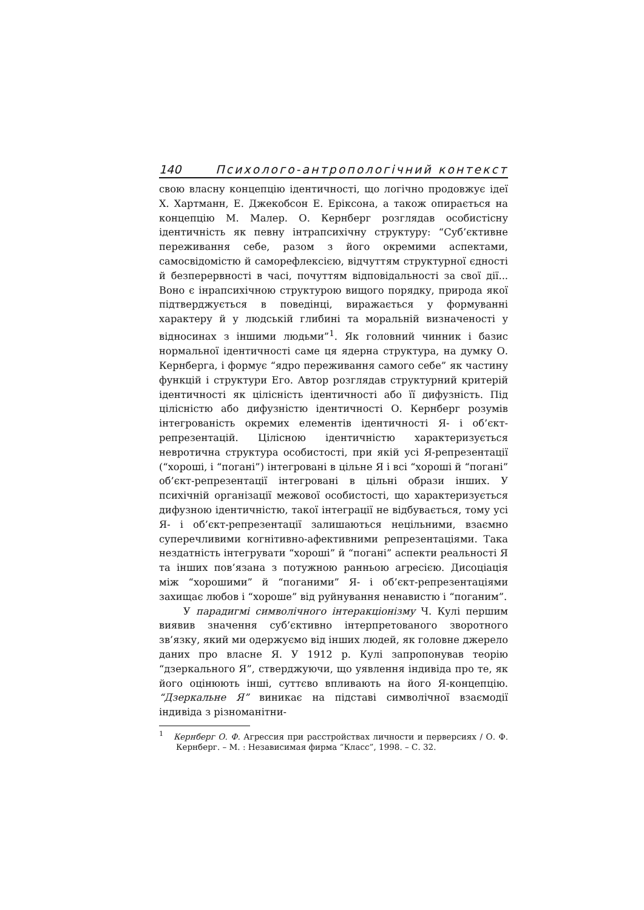140 Психолого-антропологічний контекст
свою власну концепцію ідентичності, що логічно продовжує ідеї Х. Хартманн, Е. Джекобсон Е. Еріксона, а також опирається на концепцію М. Малер. О. Кернберг розглядав особистісну ідентичність як певну інтрапсихічну структуру: “Суб’єктивне переживання себе, разом з його окремими аспектами, самосвідомістю й саморефлексією, відчуттям структурної єдності й безперервності в часі, почуттям відповідальності за свої дії... Воно є інрапсихічною структурою вищого порядку, природа якої підтверджується в поведінці, виражається у формуванні характеру й у людській глибині та моральній визначеності у відносинах з іншими людьми”<sup>1</sup>. Як головний чинник і базис нормальної ідентичності саме ця ядерна структура, на думку О. Кернберга, і формує “ядро переживання самого себе” як частину функцій і структури Его. Автор розглядав структурний критерій ідентичності як цілісність ідентичності або її дифузність. Під цілісністю або дифузністю ідентичності О. Кернберг розумів інтегрованість окремих елементів ідентичності Я- і об’єкт-репрезентацій. Цілісною ідентичністю характеризується невротична структура особистості, при якій усі Я-репрезентації (“хороші, і “погані”) інтегровані в цільне Я і всі “хороші й “погані” об’єкт-репрезентації інтегровані в цільні образи інших. У психічній організації межової особистості, що характеризується дифузною ідентичністю, такої інтеграції не відбувається, тому усі Я- і об’єкт-репрезентації залишаються нецільними, взаємно суперечливими когнітивно-афективними репрезентаціями. Така нездатність інтегрувати “хороші” й “погані” аспекти реальності Я та інших пов’язана з потужною ранньою агресією. Дисоціація між “хорошими” й “поганими” Я- і об’єкт-репрезентаціями захищає любов і “хороше” від руйнування ненавистю і “поганим”.
У парадигмі символічного інтеракціонізму Ч. Кулі першим виявив значення суб’єктивно інтерпретованого зворотного зв’язку, який ми одержуємо від інших людей, як головне джерело даних про власне Я. У 1912 р. Кулі запропонував теорію “дзеркального Я”, стверджуючи, що уявлення індивіда про те, як його оцінюють інші, суттєво впливають на його Я-концепцію. “Дзеркальне Я” виникає на підставі символічної взаємодії індивіда з різноманітни-
<sup>1</sup> Кернберг О. Ф. Агрессия при расстройствах личности и перверсиях / О. Ф. Кернберг. – М. : Независимая фирма “Класс”, 1998. – С. 32.